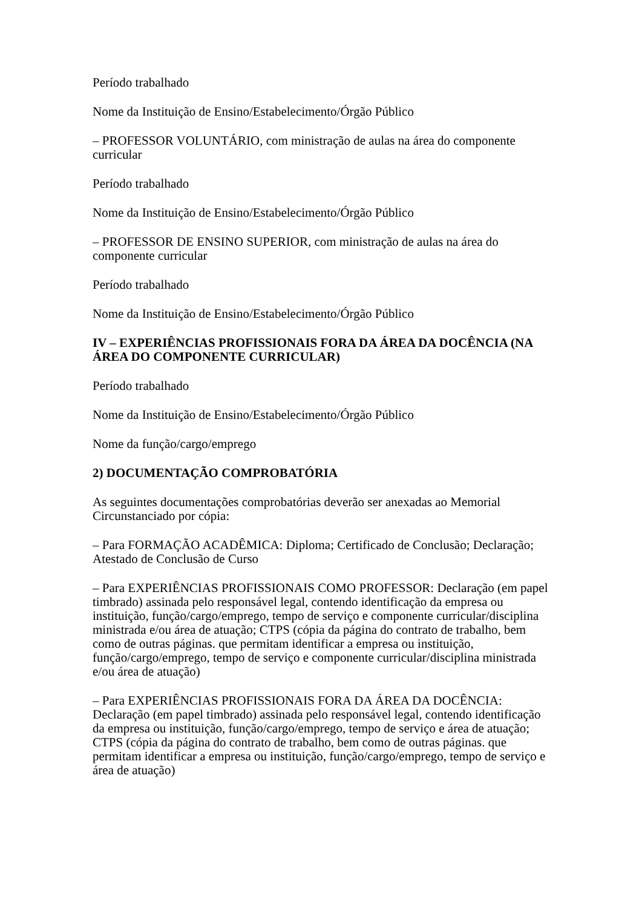Período trabalhado
Nome da Instituição de Ensino/Estabelecimento/Órgão Público
– PROFESSOR VOLUNTÁRIO, com ministração de aulas na área do componente curricular
Período trabalhado
Nome da Instituição de Ensino/Estabelecimento/Órgão Público
– PROFESSOR DE ENSINO SUPERIOR, com ministração de aulas na área do componente curricular
Período trabalhado
Nome da Instituição de Ensino/Estabelecimento/Órgão Público
IV – EXPERIÊNCIAS PROFISSIONAIS FORA DA ÁREA DA DOCÊNCIA (NA ÁREA DO COMPONENTE CURRICULAR)
Período trabalhado
Nome da Instituição de Ensino/Estabelecimento/Órgão Público
Nome da função/cargo/emprego
2) DOCUMENTAÇÃO COMPROBATÓRIA
As seguintes documentações comprobatórias deverão ser anexadas ao Memorial Circunstanciado por cópia:
– Para FORMAÇÃO ACADÊMICA: Diploma; Certificado de Conclusão; Declaração; Atestado de Conclusão de Curso
– Para EXPERIÊNCIAS PROFISSIONAIS COMO PROFESSOR: Declaração (em papel timbrado) assinada pelo responsável legal, contendo identificação da empresa ou instituição, função/cargo/emprego, tempo de serviço e componente curricular/disciplina ministrada e/ou área de atuação; CTPS (cópia da página do contrato de trabalho, bem como de outras páginas. que permitam identificar a empresa ou instituição, função/cargo/emprego, tempo de serviço e componente curricular/disciplina ministrada e/ou área de atuação)
– Para EXPERIÊNCIAS PROFISSIONAIS FORA DA ÁREA DA DOCÊNCIA: Declaração (em papel timbrado) assinada pelo responsável legal, contendo identificação da empresa ou instituição, função/cargo/emprego, tempo de serviço e área de atuação; CTPS (cópia da página do contrato de trabalho, bem como de outras páginas. que permitam identificar a empresa ou instituição, função/cargo/emprego, tempo de serviço e área de atuação)